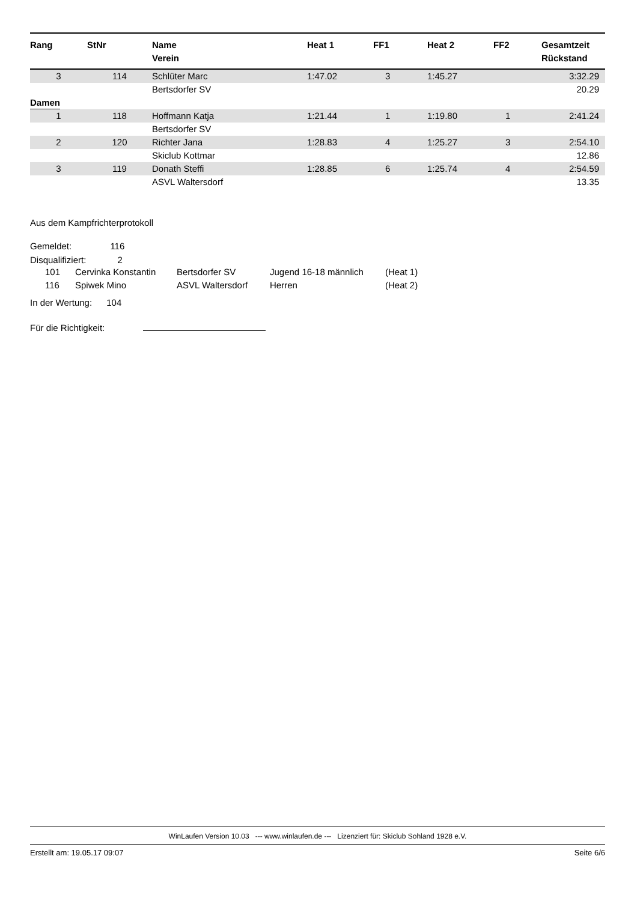| Rang | StNr | Name Verein | Heat 1 | FF1 | Heat 2 | FF2 | Gesamtzeit Rückstand |
| --- | --- | --- | --- | --- | --- | --- | --- |
| 3 | 114 | Schlüter Marc | 1:47.02 | 3 | 1:45.27 | | 3:32.29 |
| | | Bertsdorfer SV | | | | | 20.29 |
| Damen | | | | | | | |
| 1 | 118 | Hoffmann Katja | 1:21.44 | 1 | 1:19.80 | 1 | 2:41.24 |
| | | Bertsdorfer SV | | | | | |
| 2 | 120 | Richter Jana | 1:28.83 | 4 | 1:25.27 | 3 | 2:54.10 |
| | | Skiclub Kottmar | | | | | 12.86 |
| 3 | 119 | Donath Steffi | 1:28.85 | 6 | 1:25.74 | 4 | 2:54.59 |
| | | ASVL Waltersdorf | | | | | 13.35 |
Aus dem Kampfrichterprotokoll
Gemeldet: 116
Disqualifiziert: 2
| 101 | Cervinka Konstantin | Bertsdorfer SV | Jugend 16-18 männlich | (Heat 1) |
| 116 | Spiwek Mino | ASVL Waltersdorf | Herren | (Heat 2) |
In der Wertung: 104
Für die Richtigkeit:
WinLaufen Version 10.03 --- www.winlaufen.de --- Lizenziert für: Skiclub Sohland 1928 e.V.
Erstellt am: 19.05.17 09:07 Seite 6/6